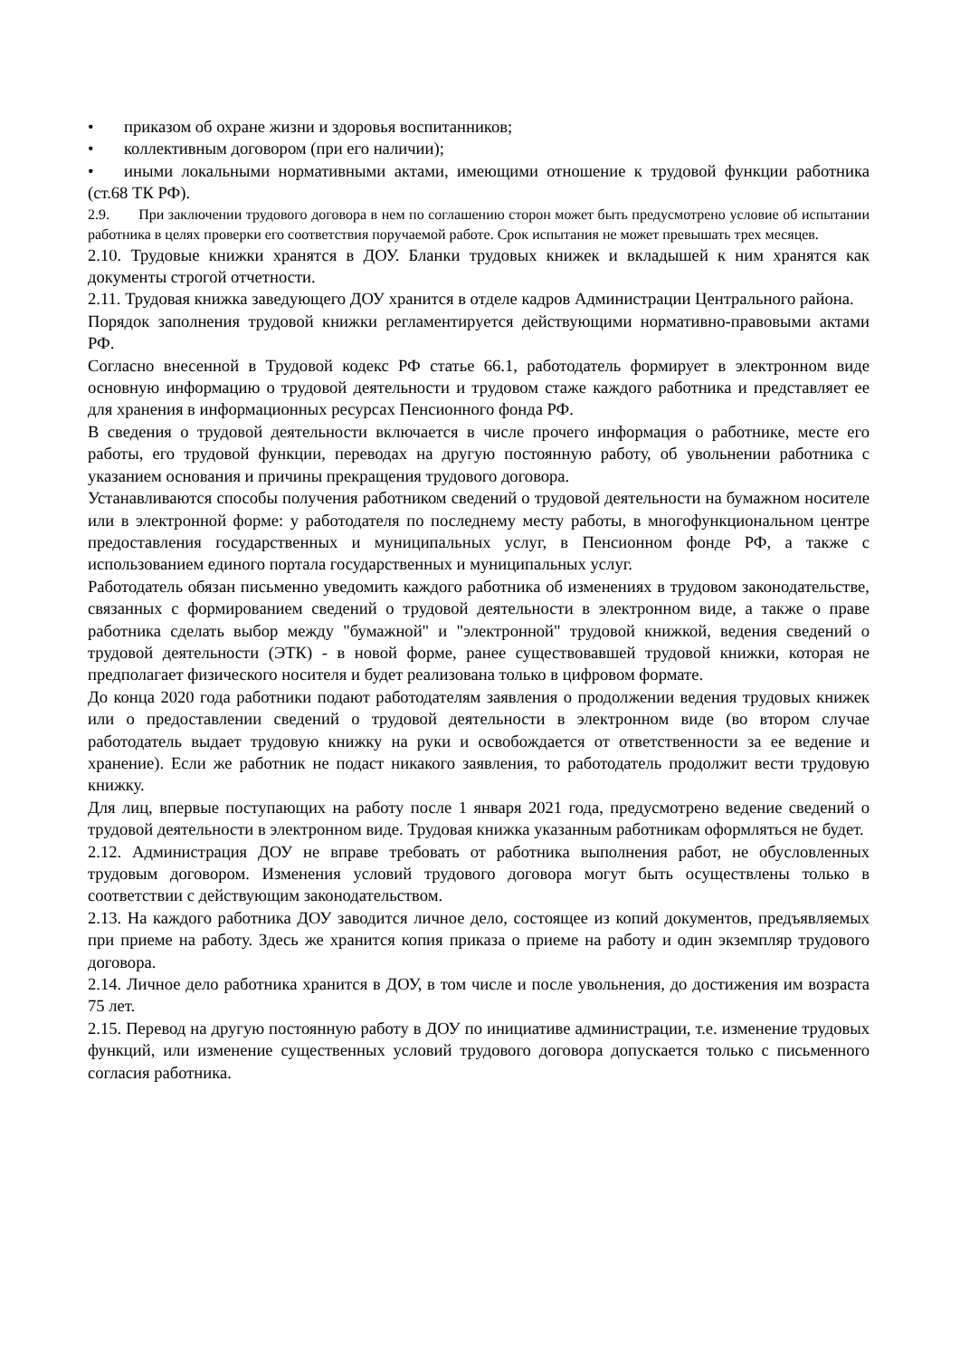• приказом об охране жизни и здоровья воспитанников;
• коллективным договором (при его наличии);
• иными локальными нормативными актами, имеющими отношение к трудовой функции работника (ст.68 ТК РФ).
2.9. При заключении трудового договора в нем по соглашению сторон может быть предусмотрено условие об испытании работника в целях проверки его соответствия поручаемой работе. Срок испытания не может превышать трех месяцев.
2.10. Трудовые книжки хранятся в ДОУ. Бланки трудовых книжек и вкладышей к ним хранятся как документы строгой отчетности.
2.11. Трудовая книжка заведующего ДОУ хранится в отделе кадров Администрации Центрального района.
Порядок заполнения трудовой книжки регламентируется действующими нормативно-правовыми актами РФ.
Согласно внесенной в Трудовой кодекс РФ статье 66.1, работодатель формирует в электронном виде основную информацию о трудовой деятельности и трудовом стаже каждого работника и представляет ее для хранения в информационных ресурсах Пенсионного фонда РФ.
В сведения о трудовой деятельности включается в числе прочего информация о работнике, месте его работы, его трудовой функции, переводах на другую постоянную работу, об увольнении работника с указанием основания и причины прекращения трудового договора.
Устанавливаются способы получения работником сведений о трудовой деятельности на бумажном носителе или в электронной форме: у работодателя по последнему месту работы, в многофункциональном центре предоставления государственных и муниципальных услуг, в Пенсионном фонде РФ, а также с использованием единого портала государственных и муниципальных услуг.
Работодатель обязан письменно уведомить каждого работника об изменениях в трудовом законодательстве, связанных с формированием сведений о трудовой деятельности в электронном виде, а также о праве работника сделать выбор между "бумажной" и "электронной" трудовой книжкой, ведения сведений о трудовой деятельности (ЭТК) - в новой форме, ранее существовавшей трудовой книжки, которая не предполагает физического носителя и будет реализована только в цифровом формате.
До конца 2020 года работники подают работодателям заявления о продолжении ведения трудовых книжек или о предоставлении сведений о трудовой деятельности в электронном виде (во втором случае работодатель выдает трудовую книжку на руки и освобождается от ответственности за ее ведение и хранение). Если же работник не подаст никакого заявления, то работодатель продолжит вести трудовую книжку.
Для лиц, впервые поступающих на работу после 1 января 2021 года, предусмотрено ведение сведений о трудовой деятельности в электронном виде. Трудовая книжка указанным работникам оформляться не будет.
2.12. Администрация ДОУ не вправе требовать от работника выполнения работ, не обусловленных трудовым договором. Изменения условий трудового договора могут быть осуществлены только в соответствии с действующим законодательством.
2.13. На каждого работника ДОУ заводится личное дело, состоящее из копий документов, предъявляемых при приеме на работу. Здесь же хранится копия приказа о приеме на работу и один экземпляр трудового договора.
2.14. Личное дело работника хранится в ДОУ, в том числе и после увольнения, до достижения им возраста 75 лет.
2.15. Перевод на другую постоянную работу в ДОУ по инициативе администрации, т.е. изменение трудовых функций, или изменение существенных условий трудового договора допускается только с письменного согласия работника.